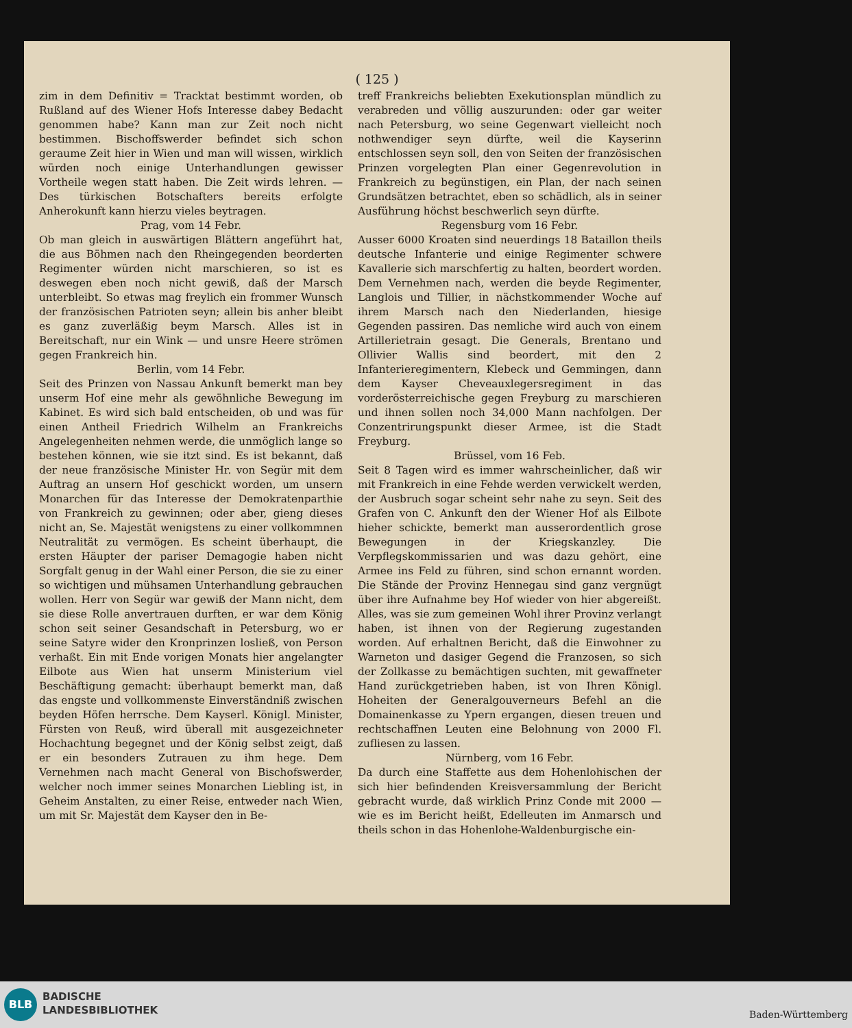( 125 )
zim in dem Definitiv = Tracktat bestimmt worden, ob Rußland auf des Wiener Hofs Interesse dabey Bedacht genommen habe? Kann man zur Zeit noch nicht bestimmen. Bischoffswerder befindet sich schon geraume Zeit hier in Wien und man will wissen, wirklich würden noch einige Unterhandlungen gewisser Vortheile wegen statt haben. Die Zeit wirds lehren. — Des türkischen Botschafters bereits erfolgte Anherokunft kann hierzu vieles beytragen.
Prag, vom 14 Febr.
Ob man gleich in auswärtigen Blättern angeführt hat, die aus Böhmen nach den Rheingegenden beorderten Regimenter würden nicht marschieren, so ist es deswegen eben noch nicht gewiß, daß der Marsch unterbleibt. So etwas mag freylich ein frommer Wunsch der französischen Patrioten seyn; allein bis anher bleibt es ganz zuverläßig beym Marsch. Alles ist in Bereitschaft, nur ein Wink — und unsre Heere strömen gegen Frankreich hin.
Berlin, vom 14 Febr.
Seit des Prinzen von Nassau Ankunft bemerkt man bey unserm Hof eine mehr als gewöhnliche Bewegung im Kabinet. Es wird sich bald entscheiden, ob und was für einen Antheil Friedrich Wilhelm an Frankreichs Angelegenheiten nehmen werde, die unmöglich lange so bestehen können, wie sie itzt sind. Es ist bekannt, daß der neue französische Minister Hr. von Segür mit dem Auftrag an unsern Hof geschickt worden, um unsern Monarchen für das Interesse der Demokratenparthie von Frankreich zu gewinnen; oder aber, gieng dieses nicht an, Se. Majestät wenigstens zu einer vollkommnen Neutralität zu vermögen. Es scheint überhaupt, die ersten Häupter der pariser Demagogie haben nicht Sorgfalt genug in der Wahl einer Person, die sie zu einer so wichtigen und mühsamen Unterhandlung gebrauchen wollen. Herr von Segür war gewiß der Mann nicht, dem sie diese Rolle anvertrauen durften, er war dem König schon seit seiner Gesandschaft in Petersburg, wo er seine Satyre wider den Kronprinzen losließ, von Person verhaßt. Ein mit Ende vorigen Monats hier angelangter Eilbote aus Wien hat unserm Ministerium viel Beschäftigung gemacht: überhaupt bemerkt man, daß das engste und vollkommenste Einverständniß zwischen beyden Höfen herrsche. Dem Kayserl. Königl. Minister, Fürsten von Reuß, wird überall mit ausgezeichneter Hochachtung begegnet und der König selbst zeigt, daß er ein besonders Zutrauen zu ihm hege. Dem Vernehmen nach macht General von Bischofswerder, welcher noch immer seines Monarchen Liebling ist, in Geheim Anstalten, zu einer Reise, entweder nach Wien, um mit Sr. Majestät dem Kayser den in Be-
treff Frankreichs beliebten Exekutionsplan mündlich zu verabreden und völlig auszurunden: oder gar weiter nach Petersburg, wo seine Gegenwart vielleicht noch nothwendiger seyn dürfte, weil die Kayserinn entschlossen seyn soll, den von Seiten der französischen Prinzen vorgelegten Plan einer Gegenrevolution in Frankreich zu begünstigen, ein Plan, der nach seinen Grundsätzen betrachtet, eben so schädlich, als in seiner Ausführung höchst beschwerlich seyn dürfte.
Regensburg vom 16 Febr.
Ausser 6000 Kroaten sind neuerdings 18 Bataillon theils deutsche Infanterie und einige Regimenter schwere Kavallerie sich marschfertig zu halten, beordert worden. Dem Vernehmen nach, werden die beyde Regimenter, Langlois und Tillier, in nächstkommender Woche auf ihrem Marsch nach den Niederlanden, hiesige Gegenden passiren. Das nemliche wird auch von einem Artillerietrain gesagt. Die Generals, Brentano und Ollivier Wallis sind beordert, mit den 2 Infanterieregimentern, Klebeck und Gemmingen, dann dem Kayser Cheveauxlegersregiment in das vorderösterreichische gegen Freyburg zu marschieren und ihnen sollen noch 34,000 Mann nachfolgen. Der Conzentrirungspunkt dieser Armee, ist die Stadt Freyburg.
Brüssel, vom 16 Feb.
Seit 8 Tagen wird es immer wahrscheinlicher, daß wir mit Frankreich in eine Fehde werden verwickelt werden, der Ausbruch sogar scheint sehr nahe zu seyn. Seit des Grafen von C. Ankunft den der Wiener Hof als Eilbote hieher schickte, bemerkt man ausserordentlich grose Bewegungen in der Kriegskanzley. Die Verpflegskommissarien und was dazu gehört, eine Armee ins Feld zu führen, sind schon ernannt worden. Die Stände der Provinz Hennegau sind ganz vergnügt über ihre Aufnahme bey Hof wieder von hier abgereißt. Alles, was sie zum gemeinen Wohl ihrer Provinz verlangt haben, ist ihnen von der Regierung zugestanden worden. Auf erhaltnen Bericht, daß die Einwohner zu Warneton und dasiger Gegend die Franzosen, so sich der Zollkasse zu bemächtigen suchten, mit gewaffneter Hand zurückgetrieben haben, ist von Ihren Königl. Hoheiten der Generalgouverneurs Befehl an die Domainenkasse zu Ypern ergangen, diesen treuen und rechtschaffnen Leuten eine Belohnung von 2000 Fl. zufliesen zu lassen.
Nürnberg, vom 16 Febr.
Da durch eine Staffette aus dem Hohenlohischen der sich hier befindenden Kreisversammlung der Bericht gebracht wurde, daß wirklich Prinz Conde mit 2000 — wie es im Bericht heißt, Edelleuten im Anmarsch und theils schon in das Hohenlohe-Waldenburgische ein-
BLB
BADISCHE
LANDESBIBLIOTHEK
Baden-Württemberg